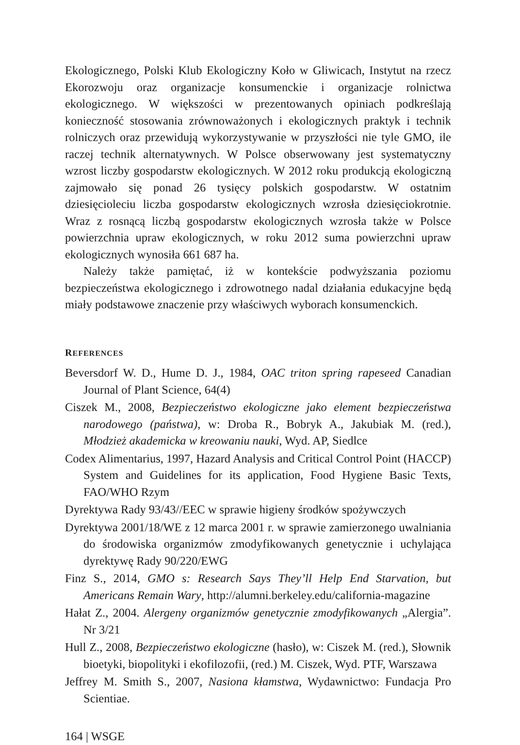Ekologicznego, Polski Klub Ekologiczny Koło w Gliwicach, Instytut na rzecz Ekorozwoju oraz organizacje konsumenckie i organizacje rolnictwa ekologicznego. W większości w prezentowanych opiniach podkreślają konieczność stosowania zrównoważonych i ekologicznych praktyk i technik rolniczych oraz przewidują wykorzystywanie w przyszłości nie tyle GMO, ile raczej technik alternatywnych. W Polsce obserwowany jest systematyczny wzrost liczby gospodarstw ekologicznych. W 2012 roku produkcją ekologiczną zajmowało się ponad 26 tysięcy polskich gospodarstw. W ostatnim dziesięcioleciu liczba gospodarstw ekologicznych wzrosła dziesięciokrotnie. Wraz z rosnącą liczbą gospodarstw ekologicznych wzrosła także w Polsce powierzchnia upraw ekologicznych, w roku 2012 suma powierzchni upraw ekologicznych wynosiła 661 687 ha.
Należy także pamiętać, iż w kontekście podwyższania poziomu bezpieczeństwa ekologicznego i zdrowotnego nadal działania edukacyjne będą miały podstawowe znaczenie przy właściwych wyborach konsumenckich.
REFERENCES
Beversdorf W. D., Hume D. J., 1984, OAC triton spring rapeseed Canadian Journal of Plant Science, 64(4)
Ciszek M., 2008, Bezpieczeństwo ekologiczne jako element bezpieczeństwa narodowego (państwa), w: Droba R., Bobryk A., Jakubiak M. (red.), Młodzież akademicka w kreowaniu nauki, Wyd. AP, Siedlce
Codex Alimentarius, 1997, Hazard Analysis and Critical Control Point (HACCP) System and Guidelines for its application, Food Hygiene Basic Texts, FAO/WHO Rzym
Dyrektywa Rady 93/43//EEC w sprawie higieny środków spożywczych
Dyrektywa 2001/18/WE z 12 marca 2001 r. w sprawie zamierzonego uwalniania do środowiska organizmów zmodyfikowanych genetycznie i uchylająca dyrektywę Rady 90/220/EWG
Finz S., 2014, GMO s: Research Says They’ll Help End Starvation, but Americans Remain Wary, http://alumni.berkeley.edu/california-magazine
Hałat Z., 2004. Alergeny organizmów genetycznie zmodyfikowanych „Alergia”. Nr 3/21
Hull Z., 2008, Bezpieczeństwo ekologiczne (hasło), w: Ciszek M. (red.), Słownik bioetyki, biopolityki i ekofilozofii, (red.) M. Ciszek, Wyd. PTF, Warszawa
Jeffrey M. Smith S., 2007, Nasiona kłamstwa, Wydawnictwo: Fundacja Pro Scientiae.
164 | WSGE